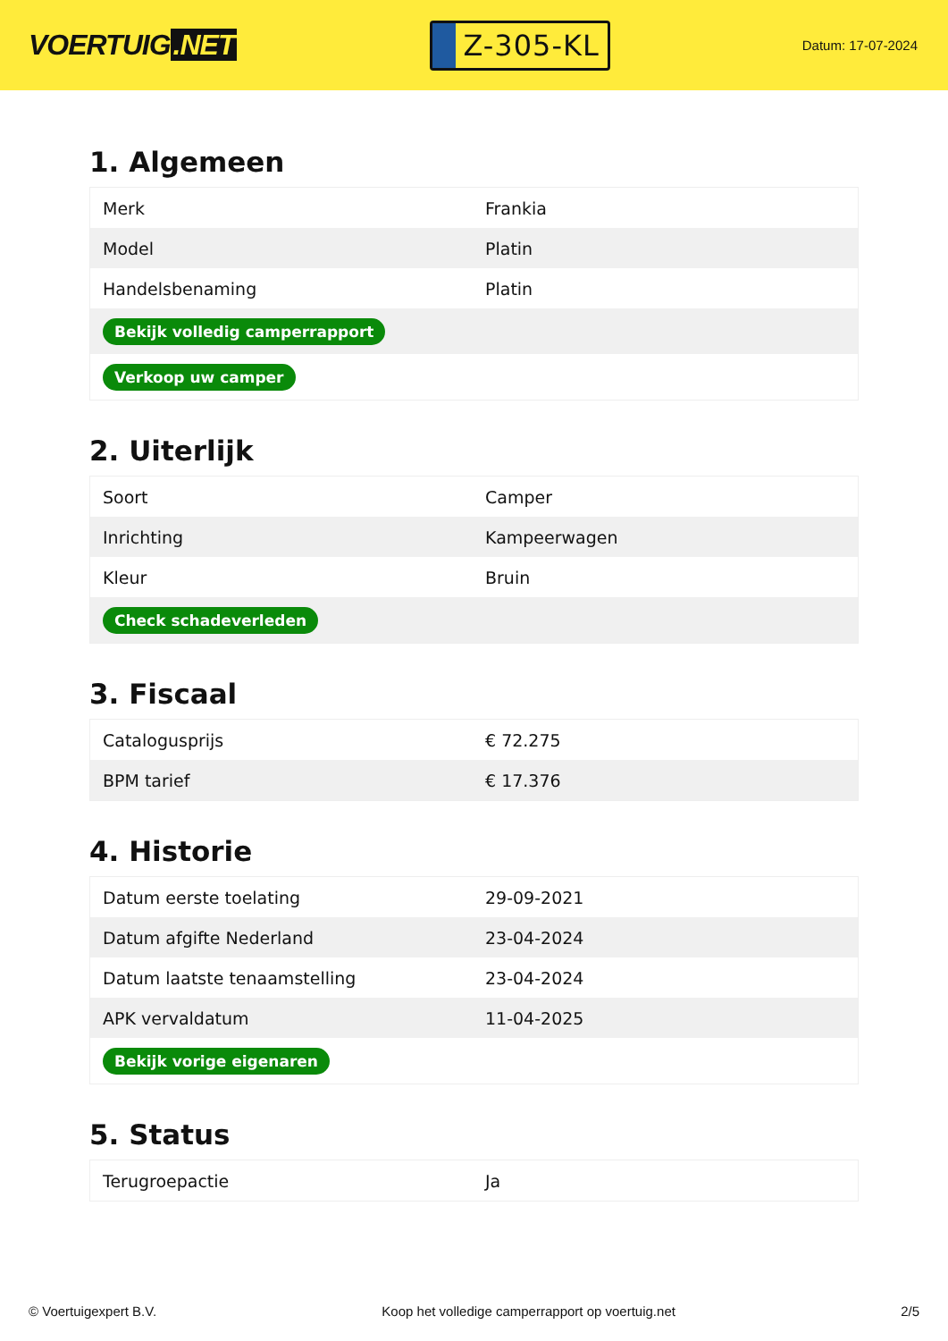VOERTUIG.NET
Z-305-KL
Datum: 17-07-2024
1. Algemeen
| Merk | Frankia |
| Model | Platin |
| Handelsbenaming | Platin |
| Bekijk volledig camperrapport | |
| Verkoop uw camper | |
2. Uiterlijk
| Soort | Camper |
| Inrichting | Kampeerwagen |
| Kleur | Bruin |
| Check schadeverleden | |
3. Fiscaal
| Catalogusprijs | € 72.275 |
| BPM tarief | € 17.376 |
4. Historie
| Datum eerste toelating | 29-09-2021 |
| Datum afgifte Nederland | 23-04-2024 |
| Datum laatste tenaamstelling | 23-04-2024 |
| APK vervaldatum | 11-04-2025 |
| Bekijk vorige eigenaren | |
5. Status
| Terugroepactie | Ja |
© Voertuigexpert B.V. Koop het volledige camperrapport op voertuig.net 2/5